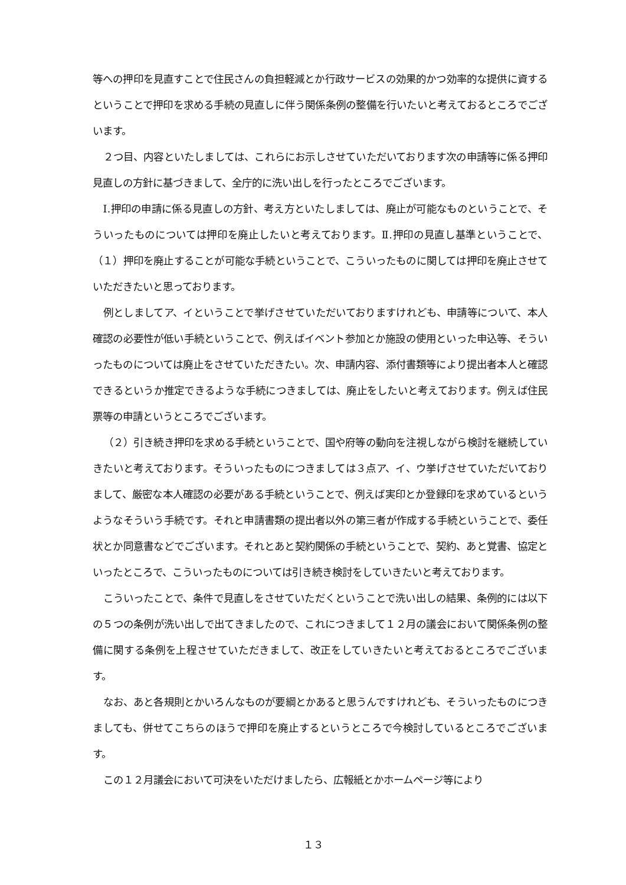等への押印を見直すことで住民さんの負担軽減とか行政サービスの効果的かつ効率的な提供に資するということで押印を求める手続の見直しに伴う関係条例の整備を行いたいと考えておるところでございます。
２つ目、内容といたしましては、これらにお示しさせていただいております次の申請等に係る押印見直しの方針に基づきまして、全庁的に洗い出しを行ったところでございます。
Ⅰ.押印の申請に係る見直しの方針、考え方といたしましては、廃止が可能なものということで、そういったものについては押印を廃止したいと考えております。Ⅱ.押印の見直し基準ということで、（１）押印を廃止することが可能な手続ということで、こういったものに関しては押印を廃止させていただきたいと思っております。
例としましてア、イということで挙げさせていただいておりますけれども、申請等について、本人確認の必要性が低い手続ということで、例えばイベント参加とか施設の使用といった申込等、そういったものについては廃止をさせていただきたい。次、申請内容、添付書類等により提出者本人と確認できるというか推定できるような手続につきましては、廃止をしたいと考えております。例えば住民票等の申請というところでございます。
（２）引き続き押印を求める手続ということで、国や府等の動向を注視しながら検討を継続していきたいと考えております。そういったものにつきましては３点ア、イ、ウ挙げさせていただいておりまして、厳密な本人確認の必要がある手続ということで、例えば実印とか登録印を求めているというようなそういう手続です。それと申請書類の提出者以外の第三者が作成する手続ということで、委任状とか同意書などでございます。それとあと契約関係の手続ということで、契約、あと覚書、協定といったところで、こういったものについては引き続き検討をしていきたいと考えております。
こういったことで、条件で見直しをさせていただくということで洗い出しの結果、条例的には以下の５つの条例が洗い出しで出てきましたので、これにつきまして１２月の議会において関係条例の整備に関する条例を上程させていただきまして、改正をしていきたいと考えておるところでございます。
なお、あと各規則とかいろんなものが要綱とかあると思うんですけれども、そういったものにつきましても、併せてこちらのほうで押印を廃止するというところで今検討しているところでございます。
この１２月議会において可決をいただけましたら、広報紙とかホームページ等により
１３